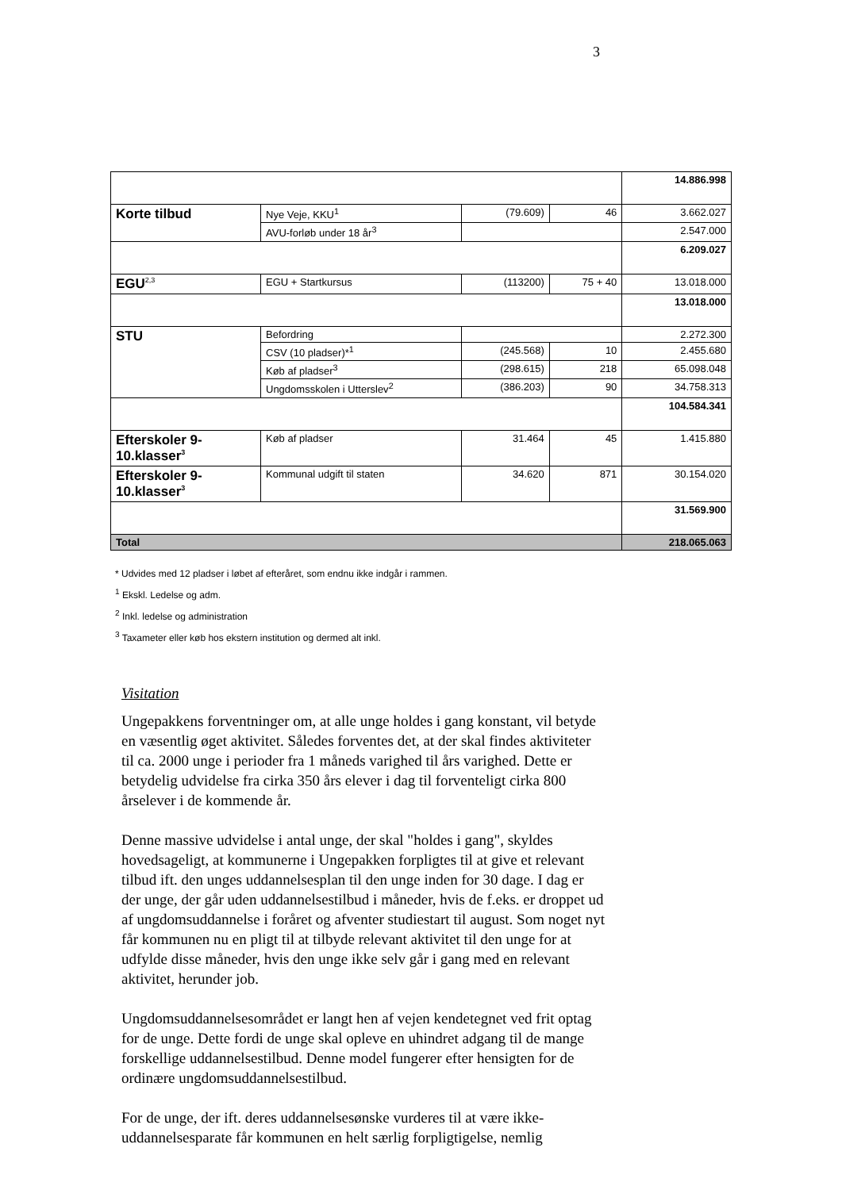3
| | | | | 14.886.998 |
| Korte tilbud | Nye Veje, KKU<sup>1</sup> | (79.609) | 46 | 3.662.027 |
| | AVU-forløb under 18 år<sup>3</sup> | | | 2.547.000 |
| | | | | 6.209.027 |
| EGU<sup>2,3</sup> | EGU + Startkursus | (113200) | 75 + 40 | 13.018.000 |
| | | | | 13.018.000 |
| STU | Befordring | | | 2.272.300 |
| | CSV (10 pladser)*<sup>1</sup> | (245.568) | 10 | 2.455.680 |
| | Køb af pladser<sup>3</sup> | (298.615) | 218 | 65.098.048 |
| | Ungdomsskolen i Utterslev<sup>2</sup> | (386.203) | 90 | 34.758.313 |
| | | | | 104.584.341 |
| Efterskoler 9-10.klasser<sup>3</sup> | Køb af pladser | 31.464 | 45 | 1.415.880 |
| Efterskoler 9-10.klasser<sup>3</sup> | Kommunal udgift til staten | 34.620 | 871 | 30.154.020 |
| | | | | 31.569.900 |
| Total | | | | 218.065.063 |
* Udvides med 12 pladser i løbet af efteråret, som endnu ikke indgår i rammen.
<sup>1</sup> Ekskl. Ledelse og adm.
<sup>2</sup> Inkl. ledelse og administration
<sup>3</sup> Taxameter eller køb hos ekstern institution og dermed alt inkl.
Visitation
Ungepakkens forventninger om, at alle unge holdes i gang konstant, vil betyde en væsentlig øget aktivitet. Således forventes det, at der skal findes aktiviteter til ca. 2000 unge i perioder fra 1 måneds varighed til års varighed. Dette er betydelig udvidelse fra cirka 350 års elever i dag til forventeligt cirka 800 årselever i de kommende år.
Denne massive udvidelse i antal unge, der skal "holdes i gang", skyldes hovedsageligt, at kommunerne i Ungepakken forpligtes til at give et relevant tilbud ift. den unges uddannelsesplan til den unge inden for 30 dage. I dag er der unge, der går uden uddannelsestilbud i måneder, hvis de f.eks. er droppet ud af ungdomsuddannelse i foråret og afventer studiestart til august. Som noget nyt får kommunen nu en pligt til at tilbyde relevant aktivitet til den unge for at udfylde disse måneder, hvis den unge ikke selv går i gang med en relevant aktivitet, herunder job.
Ungdomsuddannelsesområdet er langt hen af vejen kendetegnet ved frit optag for de unge. Dette fordi de unge skal opleve en uhindret adgang til de mange forskellige uddannelsestilbud. Denne model fungerer efter hensigten for de ordinære ungdomsuddannelsestilbud.
For de unge, der ift. deres uddannelsesønske vurderes til at være ikke-uddannelsesparate får kommunen en helt særlig forpligtigelse, nemlig